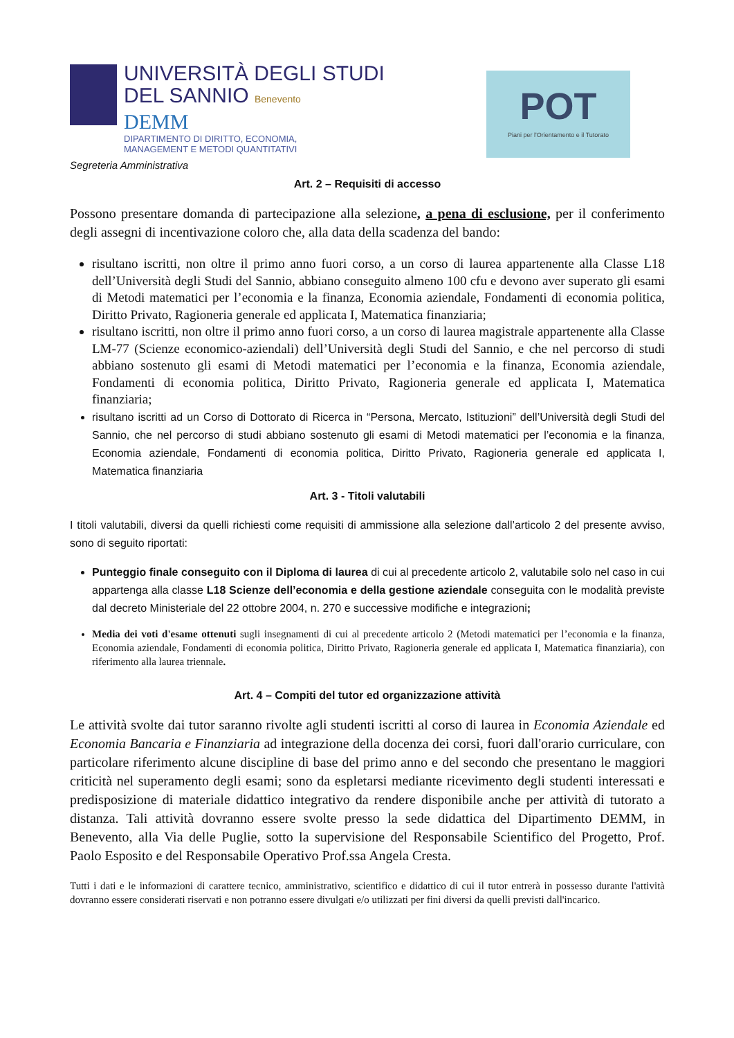UNIVERSITÀ DEGLI STUDI
DEL SANNIO Benevento
DEMM
DIPARTIMENTO DI DIRITTO, ECONOMIA,
MANAGEMENT E METODI QUANTITATIVI
POT
Piani per l'Orientamento e il Tutorato
Segreteria Amministrativa
Art. 2 – Requisiti di accesso
Possono presentare domanda di partecipazione alla selezione, a pena di esclusione, per il conferimento degli assegni di incentivazione coloro che, alla data della scadenza del bando:
risultano iscritti, non oltre il primo anno fuori corso, a un corso di laurea appartenente alla Classe L18 dell’Università degli Studi del Sannio, abbiano conseguito almeno 100 cfu e devono aver superato gli esami di Metodi matematici per l’economia e la finanza, Economia aziendale, Fondamenti di economia politica, Diritto Privato, Ragioneria generale ed applicata I, Matematica finanziaria;
risultano iscritti, non oltre il primo anno fuori corso, a un corso di laurea magistrale appartenente alla Classe LM-77 (Scienze economico-aziendali) dell’Università degli Studi del Sannio, e che nel percorso di studi abbiano sostenuto gli esami di Metodi matematici per l’economia e la finanza, Economia aziendale, Fondamenti di economia politica, Diritto Privato, Ragioneria generale ed applicata I, Matematica finanziaria;
risultano iscritti ad un Corso di Dottorato di Ricerca in “Persona, Mercato, Istituzioni” dell’Università degli Studi del Sannio, che nel percorso di studi abbiano sostenuto gli esami di Metodi matematici per l’economia e la finanza, Economia aziendale, Fondamenti di economia politica, Diritto Privato, Ragioneria generale ed applicata I, Matematica finanziaria
Art. 3 - Titoli valutabili
I titoli valutabili, diversi da quelli richiesti come requisiti di ammissione alla selezione dall’articolo 2 del presente avviso, sono di seguito riportati:
Punteggio finale conseguito con il Diploma di laurea di cui al precedente articolo 2, valutabile solo nel caso in cui appartenga alla classe L18 Scienze dell’economia e della gestione aziendale conseguita con le modalità previste dal decreto Ministeriale del 22 ottobre 2004, n. 270 e successive modifiche e integrazioni;
Media dei voti d'esame ottenuti sugli insegnamenti di cui al precedente articolo 2 (Metodi matematici per l’economia e la finanza, Economia aziendale, Fondamenti di economia politica, Diritto Privato, Ragioneria generale ed applicata I, Matematica finanziaria), con riferimento alla laurea triennale.
Art. 4 – Compiti del tutor ed organizzazione attività
Le attività svolte dai tutor saranno rivolte agli studenti iscritti al corso di laurea in Economia Aziendale ed Economia Bancaria e Finanziaria ad integrazione della docenza dei corsi, fuori dall'orario curriculare, con particolare riferimento alcune discipline di base del primo anno e del secondo che presentano le maggiori criticità nel superamento degli esami; sono da espletarsi mediante ricevimento degli studenti interessati e predisposizione di materiale didattico integrativo da rendere disponibile anche per attività di tutorato a distanza. Tali attività dovranno essere svolte presso la sede didattica del Dipartimento DEMM, in Benevento, alla Via delle Puglie, sotto la supervisione del Responsabile Scientifico del Progetto, Prof. Paolo Esposito e del Responsabile Operativo Prof.ssa Angela Cresta.
Tutti i dati e le informazioni di carattere tecnico, amministrativo, scientifico e didattico di cui il tutor entrerà in possesso durante l'attività dovranno essere considerati riservati e non potranno essere divulgati e/o utilizzati per fini diversi da quelli previsti dall'incarico.